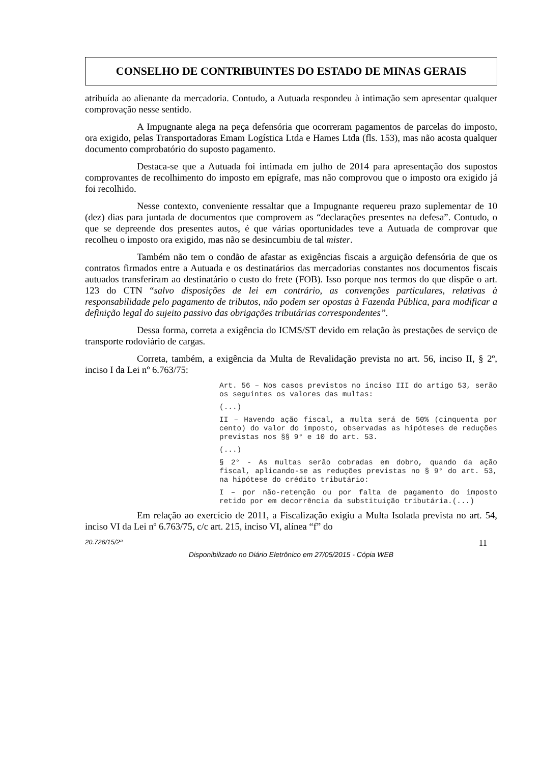CONSELHO DE CONTRIBUINTES DO ESTADO DE MINAS GERAIS
atribuída ao alienante da mercadoria. Contudo, a Autuada respondeu à intimação sem apresentar qualquer comprovação nesse sentido.
A Impugnante alega na peça defensória que ocorreram pagamentos de parcelas do imposto, ora exigido, pelas Transportadoras Emam Logística Ltda e Hames Ltda (fls. 153), mas não acosta qualquer documento comprobatório do suposto pagamento.
Destaca-se que a Autuada foi intimada em julho de 2014 para apresentação dos supostos comprovantes de recolhimento do imposto em epígrafe, mas não comprovou que o imposto ora exigido já foi recolhido.
Nesse contexto, conveniente ressaltar que a Impugnante requereu prazo suplementar de 10 (dez) dias para juntada de documentos que comprovem as “declarações presentes na defesa”. Contudo, o que se depreende dos presentes autos, é que várias oportunidades teve a Autuada de comprovar que recolheu o imposto ora exigido, mas não se desincumbiu de tal mister.
Também não tem o condão de afastar as exigências fiscais a arguição defensória de que os contratos firmados entre a Autuada e os destinatários das mercadorias constantes nos documentos fiscais autuados transferiram ao destinatário o custo do frete (FOB). Isso porque nos termos do que dispõe o art. 123 do CTN “salvo disposições de lei em contrário, as convenções particulares, relativas à responsabilidade pelo pagamento de tributos, não podem ser opostas à Fazenda Pública, para modificar a definição legal do sujeito passivo das obrigações tributárias correspondentes”.
Dessa forma, correta a exigência do ICMS/ST devido em relação às prestações de serviço de transporte rodoviário de cargas.
Correta, também, a exigência da Multa de Revalidação prevista no art. 56, inciso II, § 2º, inciso I da Lei nº 6.763/75:
Art. 56 – Nos casos previstos no inciso III do artigo 53, serão os seguintes os valores das multas:
(...)
II – Havendo ação fiscal, a multa será de 50% (cinquenta por cento) do valor do imposto, observadas as hipóteses de reduções previstas nos §§ 9° e 10 do art. 53.
(...)
§ 2° - As multas serão cobradas em dobro, quando da ação fiscal, aplicando-se as reduções previstas no § 9° do art. 53, na hipótese do crédito tributário:
I – por não-retenção ou por falta de pagamento do imposto retido por em decorrência da substituição tributária.(...)
Em relação ao exercício de 2011, a Fiscalização exigiu a Multa Isolada prevista no art. 54, inciso VI da Lei nº 6.763/75, c/c art. 215, inciso VI, alínea “f” do
20.726/15/2ª 11
Disponibilizado no Diário Eletrônico em 27/05/2015 - Cópia WEB